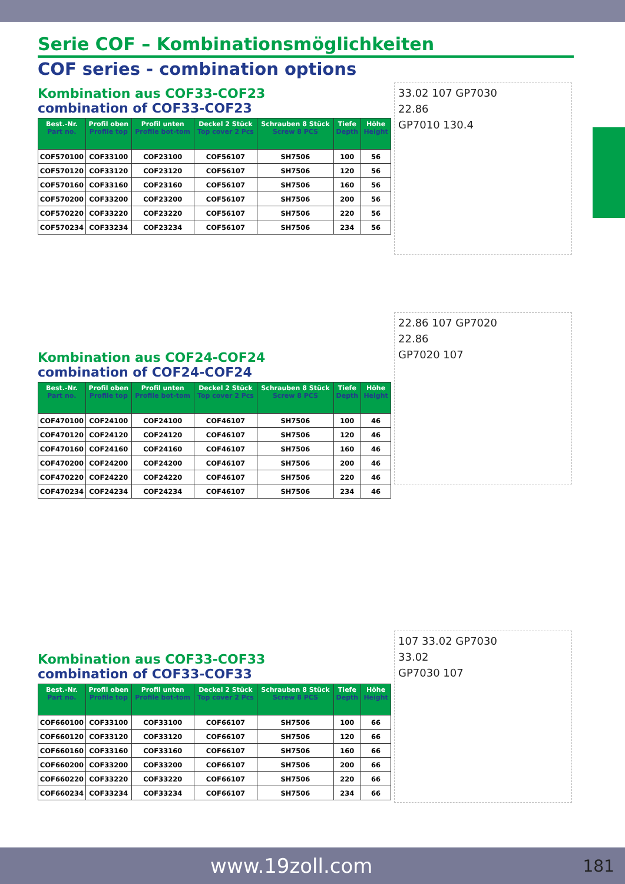Serie COF – Kombinationsmöglichkeiten
COF series - combination options
Kombination aus COF33-COF23
combination of COF33-COF23
| Best.-Nr. Part no. | Profil oben Profile top | Profil unten Profile bot-tom | Deckel 2 Stück Top cover 2 Pcs | Schrauben 8 Stück Screw 8 PCS | Tiefe Depth | Höhe Height |
| --- | --- | --- | --- | --- | --- | --- |
| COF570100 | COF33100 | COF23100 | COF56107 | SH7506 | 100 | 56 |
| COF570120 | COF33120 | COF23120 | COF56107 | SH7506 | 120 | 56 |
| COF570160 | COF33160 | COF23160 | COF56107 | SH7506 | 160 | 56 |
| COF570200 | COF33200 | COF23200 | COF56107 | SH7506 | 200 | 56 |
| COF570220 | COF33220 | COF23220 | COF56107 | SH7506 | 220 | 56 |
| COF570234 | COF33234 | COF23234 | COF56107 | SH7506 | 234 | 56 |
Kombination aus COF24-COF24
combination of COF24-COF24
| Best.-Nr. Part no. | Profil oben Profile top | Profil unten Profile bot-tom | Deckel 2 Stück Top cover 2 Pcs | Schrauben 8 Stück Screw 8 PCS | Tiefe Depth | Höhe Height |
| --- | --- | --- | --- | --- | --- | --- |
| COF470100 | COF24100 | COF24100 | COF46107 | SH7506 | 100 | 46 |
| COF470120 | COF24120 | COF24120 | COF46107 | SH7506 | 120 | 46 |
| COF470160 | COF24160 | COF24160 | COF46107 | SH7506 | 160 | 46 |
| COF470200 | COF24200 | COF24200 | COF46107 | SH7506 | 200 | 46 |
| COF470220 | COF24220 | COF24220 | COF46107 | SH7506 | 220 | 46 |
| COF470234 | COF24234 | COF24234 | COF46107 | SH7506 | 234 | 46 |
Kombination aus COF33-COF33
combination of COF33-COF33
| Best.-Nr. Part no. | Profil oben Profile top | Profil unten Profile bot-tom | Deckel 2 Stück Top cover 2 Pcs | Schrauben 8 Stück Screw 8 PCS | Tiefe Depth | Höhe Height |
| --- | --- | --- | --- | --- | --- | --- |
| COF660100 | COF33100 | COF33100 | COF66107 | SH7506 | 100 | 66 |
| COF660120 | COF33120 | COF33120 | COF66107 | SH7506 | 120 | 66 |
| COF660160 | COF33160 | COF33160 | COF66107 | SH7506 | 160 | 66 |
| COF660200 | COF33200 | COF33200 | COF66107 | SH7506 | 200 | 66 |
| COF660220 | COF33220 | COF33220 | COF66107 | SH7506 | 220 | 66 |
| COF660234 | COF33234 | COF33234 | COF66107 | SH7506 | 234 | 66 |
33.02 107 GP7030
22.86
GP7010 130.4
22.86 107 GP7020
22.86
GP7020 107
107 33.02 GP7030
33.02
GP7030 107
www.19zoll.com
181